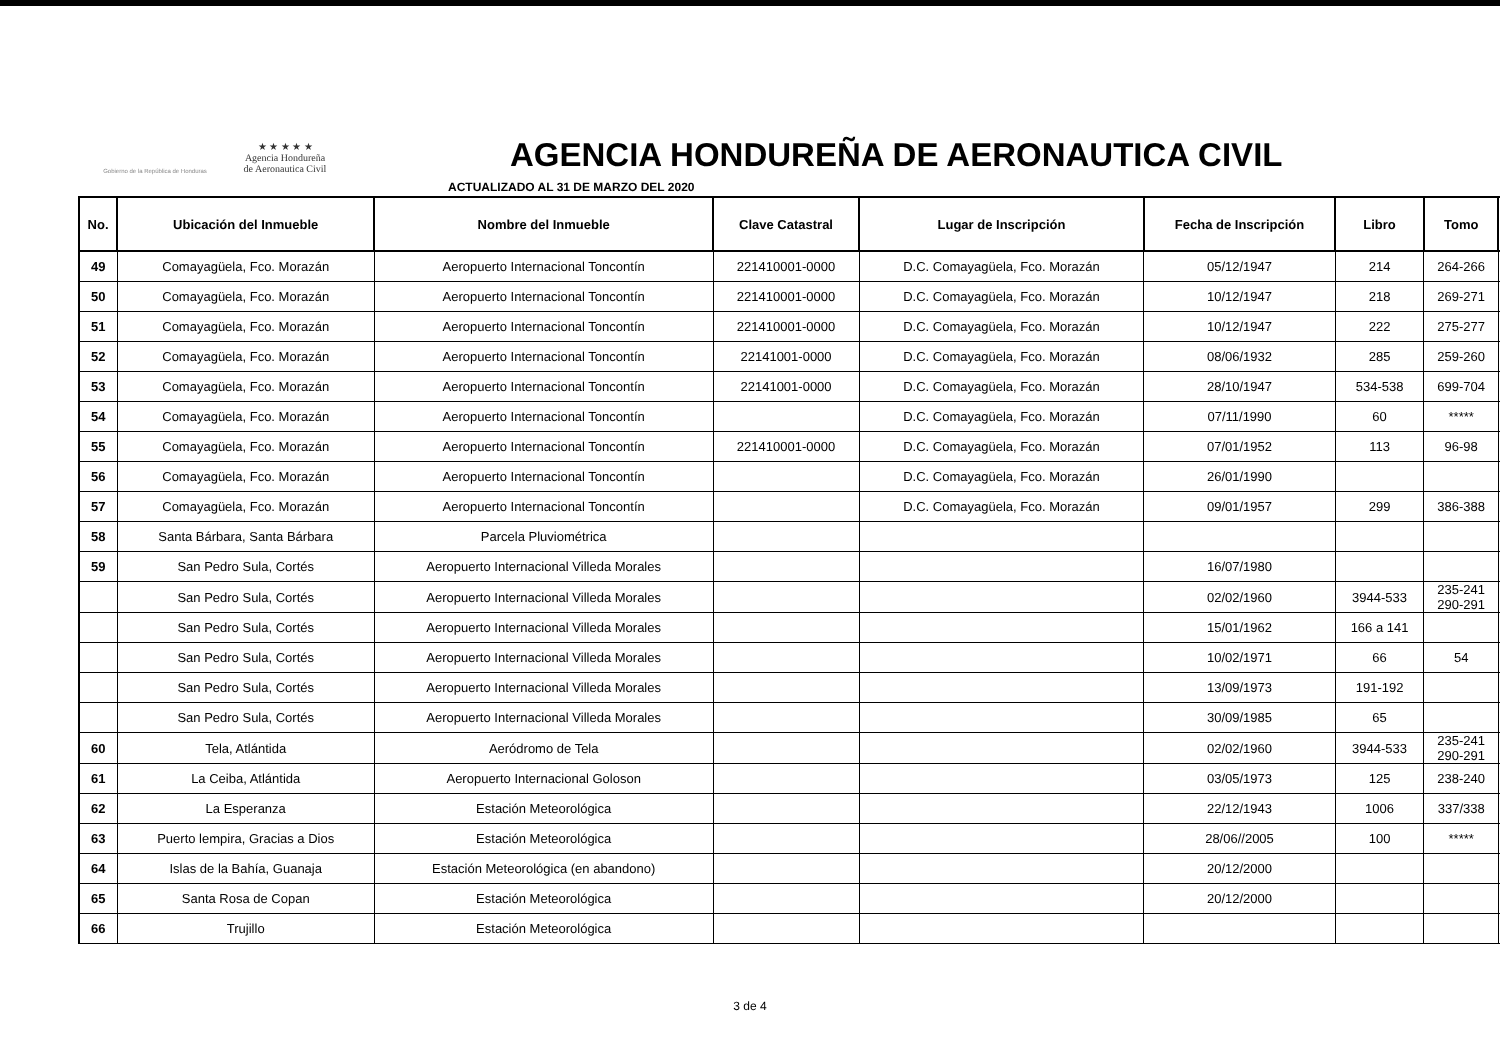Gobierno de la República de Honduras
★ ★ ★ ★ ★
Agencia Hondureña
de Aeronautica Civil
AGENCIA HONDUREÑA DE AERONAUTICA CIVIL
ACTUALIZADO AL 31 DE MARZO DEL 2020
| No. | Ubicación del Inmueble | Nombre del Inmueble | Clave Catastral | Lugar de Inscripción | Fecha de Inscripción | Libro | Tomo | |
| --- | --- | --- | --- | --- | --- | --- | --- | --- |
| 49 | Comayagüela, Fco. Morazán | Aeropuerto Internacional Toncontín | 221410001-0000 | D.C. Comayagüela, Fco. Morazán | 05/12/1947 | 214 | 264-266 | |
| 50 | Comayagüela, Fco. Morazán | Aeropuerto Internacional Toncontín | 221410001-0000 | D.C. Comayagüela, Fco. Morazán | 10/12/1947 | 218 | 269-271 | |
| 51 | Comayagüela, Fco. Morazán | Aeropuerto Internacional Toncontín | 221410001-0000 | D.C. Comayagüela, Fco. Morazán | 10/12/1947 | 222 | 275-277 | |
| 52 | Comayagüela, Fco. Morazán | Aeropuerto Internacional Toncontín | 22141001-0000 | D.C. Comayagüela, Fco. Morazán | 08/06/1932 | 285 | 259-260 | |
| 53 | Comayagüela, Fco. Morazán | Aeropuerto Internacional Toncontín | 22141001-0000 | D.C. Comayagüela, Fco. Morazán | 28/10/1947 | 534-538 | 699-704 | |
| 54 | Comayagüela, Fco. Morazán | Aeropuerto Internacional Toncontín | | D.C. Comayagüela, Fco. Morazán | 07/11/1990 | 60 | ***** | |
| 55 | Comayagüela, Fco. Morazán | Aeropuerto Internacional Toncontín | 221410001-0000 | D.C. Comayagüela, Fco. Morazán | 07/01/1952 | 113 | 96-98 | |
| 56 | Comayagüela, Fco. Morazán | Aeropuerto Internacional Toncontín | | D.C. Comayagüela, Fco. Morazán | 26/01/1990 | | | |
| 57 | Comayagüela, Fco. Morazán | Aeropuerto Internacional Toncontín | | D.C. Comayagüela, Fco. Morazán | 09/01/1957 | 299 | 386-388 | |
| 58 | Santa Bárbara, Santa Bárbara | Parcela Pluviométrica | | | | | | |
| 59 | San Pedro Sula, Cortés | Aeropuerto Internacional Villeda Morales | | | 16/07/1980 | | | |
| | San Pedro Sula, Cortés | Aeropuerto Internacional Villeda Morales | | | 02/02/1960 | 3944-533 | 235-241 290-291 | |
| | San Pedro Sula, Cortés | Aeropuerto Internacional Villeda Morales | | | 15/01/1962 | 166 a 141 | | |
| | San Pedro Sula, Cortés | Aeropuerto Internacional Villeda Morales | | | 10/02/1971 | 66 | 54 | |
| | San Pedro Sula, Cortés | Aeropuerto Internacional Villeda Morales | | | 13/09/1973 | 191-192 | | |
| | San Pedro Sula, Cortés | Aeropuerto Internacional Villeda Morales | | | 30/09/1985 | 65 | | |
| 60 | Tela, Atlántida | Aeródromo de Tela | | | 02/02/1960 | 3944-533 | 235-241 290-291 | |
| 61 | La Ceiba, Atlántida | Aeropuerto Internacional Goloson | | | 03/05/1973 | 125 | 238-240 | |
| 62 | La Esperanza | Estación Meteorológica | | | 22/12/1943 | 1006 | 337/338 | |
| 63 | Puerto lempira, Gracias a Dios | Estación Meteorológica | | | 28/06//2005 | 100 | ***** | |
| 64 | Islas de la Bahía, Guanaja | Estación Meteorológica (en abandono) | | | 20/12/2000 | | | |
| 65 | Santa Rosa de Copan | Estación Meteorológica | | | 20/12/2000 | | | |
| 66 | Trujillo | Estación Meteorológica | | | | | | |
3 de 4